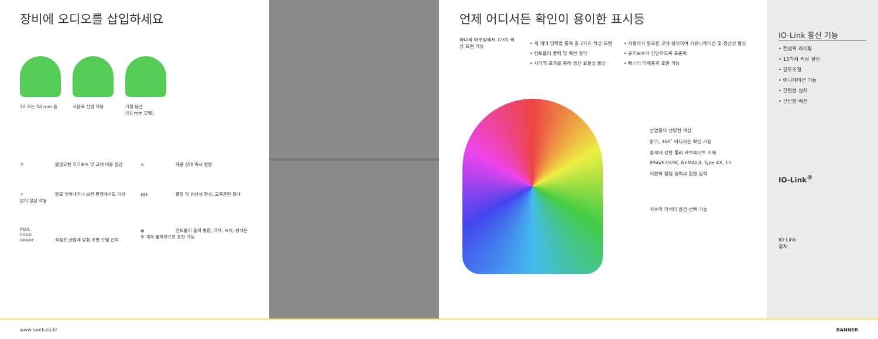장비에 오디오를 삽입하세요
30 또는 50 mm 돔 식음료 산업 적용 가청 옵션
(50 mm 모델)
⚒ 불필요한 유지보수 및 교체 비용 절감
≋ 제품 상태 즉시 알람
✦ 물로 씻어내거나 습한 환경에서도 이상없이 정상 작동
▮▮▮ 품질 및 생산성 향상, 교육훈련 증대
FDA
FOOD GRADE 식음료 산업에 맞춰 호환 모델 선택
● 컨트롤러 출력 통합; 적색, 녹색, 황색은 두 개의 출력만으로 표현 가능
언제 어디서든 확인이 용이한 표시등
하나의 하우징에서 7가지 색상 표현 가능
• 세 개의 입력을 통해 총 7가지 색상 표현
• 컨트롤러 출력 및 배선 절약
• 시각적 효과를 통해 생산 효율성 향상
• 사용자가 필요한 곳에 설치하여 커뮤니케이션 및 생산성 향상
• 유지보수가 간단하도록 표준화
• 배너의 타제품과 호환 가능
산업용의 선명한 색상
밝고, 360˚ 어디서든 확인 가능
충격에 강한 폴리 카보네이트 소재
IP66/67/69K, NEMA/UL Type 4X, 13
이원화 접점 입력과 점멸 입력
치수와 커넥터 옵션 선택 가능
IO-Link 통신 기능
• 전범위 라이팅
• 13가지 색상 설정
• 강도조절
• 애니메이션 기능
• 간편한 설치
• 간단한 배선
IO-Link<sup>®</sup>
IO-Link
장치
www.turck.co.kr BANNER